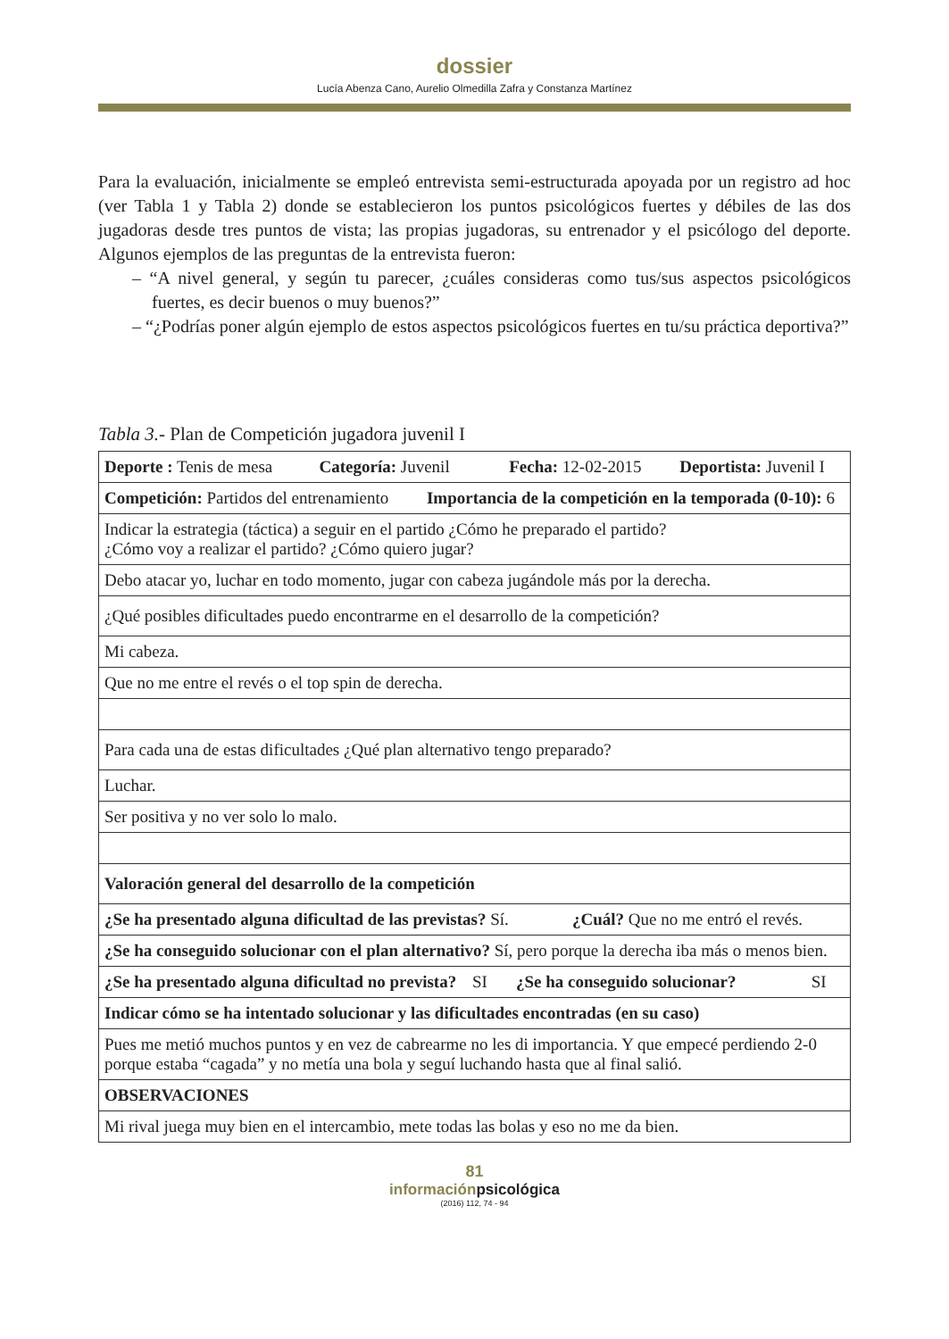dossier
Lucía Abenza Cano, Aurelio Olmedilla Zafra y Constanza Martínez
Para la evaluación, inicialmente se empleó entrevista semi-estructurada apoyada por un registro ad hoc (ver Tabla 1 y Tabla 2) donde se establecieron los puntos psicológicos fuertes y débiles de las dos jugadoras desde tres puntos de vista; las propias jugadoras, su entrenador y el psicólogo del deporte. Algunos ejemplos de las preguntas de la entrevista fueron:
– “A nivel general, y según tu parecer, ¿cuáles consideras como tus/sus aspectos psicológicos fuertes, es decir buenos o muy buenos?”
– “¿Podrías poner algún ejemplo de estos aspectos psicológicos fuertes en tu/su práctica deportiva?”
Tabla 3.- Plan de Competición jugadora juvenil I
| Deporte : Tenis de mesa Categoría: Juvenil Fecha: 12-02-2015 Deportista: Juvenil I | | | |
| Competición: Partidos del entrenamiento Importancia de la competición en la temporada (0-10): 6 | | | |
| Indicar la estrategia (táctica) a seguir en el partido ¿Cómo he preparado el partido? ¿Cómo voy a realizar el partido? ¿Cómo quiero jugar? | | | |
| Debo atacar yo, luchar en todo momento, jugar con cabeza jugándole más por la derecha. | | | |
| ¿Qué posibles dificultades puedo encontrarme en el desarrollo de la competición? | | | |
| Mi cabeza. | | | |
| Que no me entre el revés o el top spin de derecha. | | | |
| Para cada una de estas dificultades ¿Qué plan alternativo tengo preparado? | | | |
| Luchar. | | | |
| Ser positiva y no ver solo lo malo. | | | |
| Valoración general del desarrollo de la competición | | | |
| ¿Se ha presentado alguna dificultad de las previstas? Sí. ¿Cuál? Que no me entró el revés. | | | |
| ¿Se ha conseguido solucionar con el plan alternativo? Sí, pero porque la derecha iba más o menos bien. | | | |
| ¿Se ha presentado alguna dificultad no prevista? | SI | ¿Se ha conseguido solucionar? | SI |
| Indicar cómo se ha intentado solucionar y las dificultades encontradas (en su caso) | | | |
| Pues me metió muchos puntos y en vez de cabrearme no les di importancia. Y que empecé perdiendo 2-0 porque estaba “cagada” y no metía una bola y seguí luchando hasta que al final salió. | | | |
| OBSERVACIONES | | | |
| Mi rival juega muy bien en el intercambio, mete todas las bolas y eso no me da bien. | | | |
81
informaciónpsicológica
(2016) 112, 74 - 94